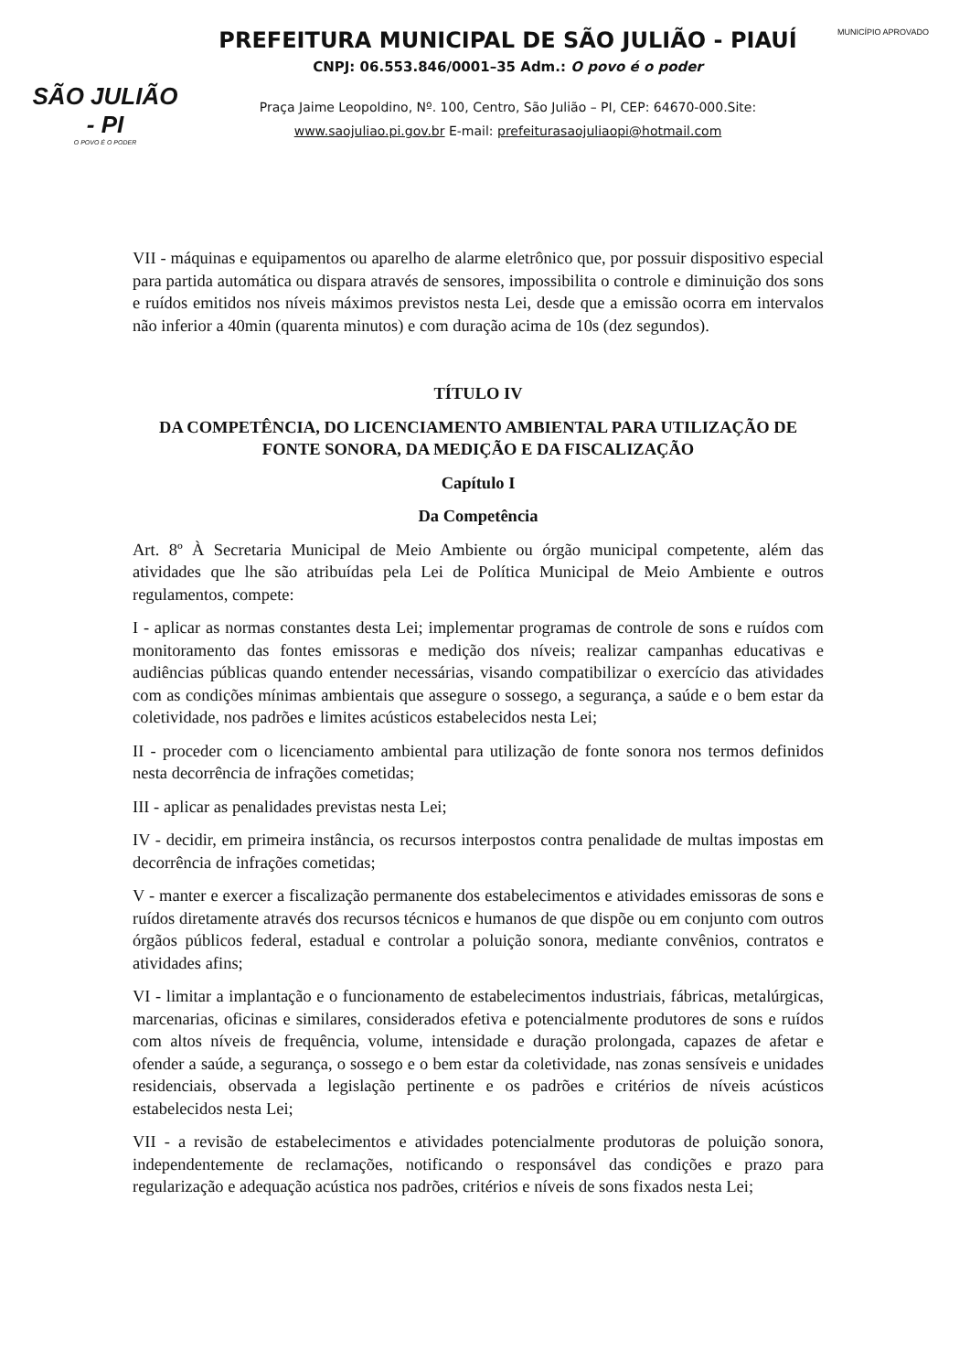SÃO JULIÃO - PI
O POVO É O PODER
PREFEITURA MUNICIPAL DE SÃO JULIÃO - PIAUÍ
CNPJ: 06.553.846/0001–35 Adm.: O povo é o poder
Praça Jaime Leopoldino, Nº. 100, Centro, São Julião – PI, CEP: 64670-000.Site:
www.saojuliao.pi.gov.br E-mail: prefeiturasaojuliaopi@hotmail.com
MUNICÍPIO APROVADO
VII - máquinas e equipamentos ou aparelho de alarme eletrônico que, por possuir dispositivo especial para partida automática ou dispara através de sensores, impossibilita o controle e diminuição dos sons e ruídos emitidos nos níveis máximos previstos nesta Lei, desde que a emissão ocorra em intervalos não inferior a 40min (quarenta minutos) e com duração acima de 10s (dez segundos).
TÍTULO IV
DA COMPETÊNCIA, DO LICENCIAMENTO AMBIENTAL PARA UTILIZAÇÃO DE FONTE SONORA, DA MEDIÇÃO E DA FISCALIZAÇÃO
Capítulo I
Da Competência
Art. 8º À Secretaria Municipal de Meio Ambiente ou órgão municipal competente, além das atividades que lhe são atribuídas pela Lei de Política Municipal de Meio Ambiente e outros regulamentos, compete:
I - aplicar as normas constantes desta Lei; implementar programas de controle de sons e ruídos com monitoramento das fontes emissoras e medição dos níveis; realizar campanhas educativas e audiências públicas quando entender necessárias, visando compatibilizar o exercício das atividades com as condições mínimas ambientais que assegure o sossego, a segurança, a saúde e o bem estar da coletividade, nos padrões e limites acústicos estabelecidos nesta Lei;
II - proceder com o licenciamento ambiental para utilização de fonte sonora nos termos definidos nesta decorrência de infrações cometidas;
III - aplicar as penalidades previstas nesta Lei;
IV - decidir, em primeira instância, os recursos interpostos contra penalidade de multas impostas em decorrência de infrações cometidas;
V - manter e exercer a fiscalização permanente dos estabelecimentos e atividades emissoras de sons e ruídos diretamente através dos recursos técnicos e humanos de que dispõe ou em conjunto com outros órgãos públicos federal, estadual e controlar a poluição sonora, mediante convênios, contratos e atividades afins;
VI - limitar a implantação e o funcionamento de estabelecimentos industriais, fábricas, metalúrgicas, marcenarias, oficinas e similares, considerados efetiva e potencialmente produtores de sons e ruídos com altos níveis de frequência, volume, intensidade e duração prolongada, capazes de afetar e ofender a saúde, a segurança, o sossego e o bem estar da coletividade, nas zonas sensíveis e unidades residenciais, observada a legislação pertinente e os padrões e critérios de níveis acústicos estabelecidos nesta Lei;
VII - a revisão de estabelecimentos e atividades potencialmente produtoras de poluição sonora, independentemente de reclamações, notificando o responsável das condições e prazo para regularização e adequação acústica nos padrões, critérios e níveis de sons fixados nesta Lei;